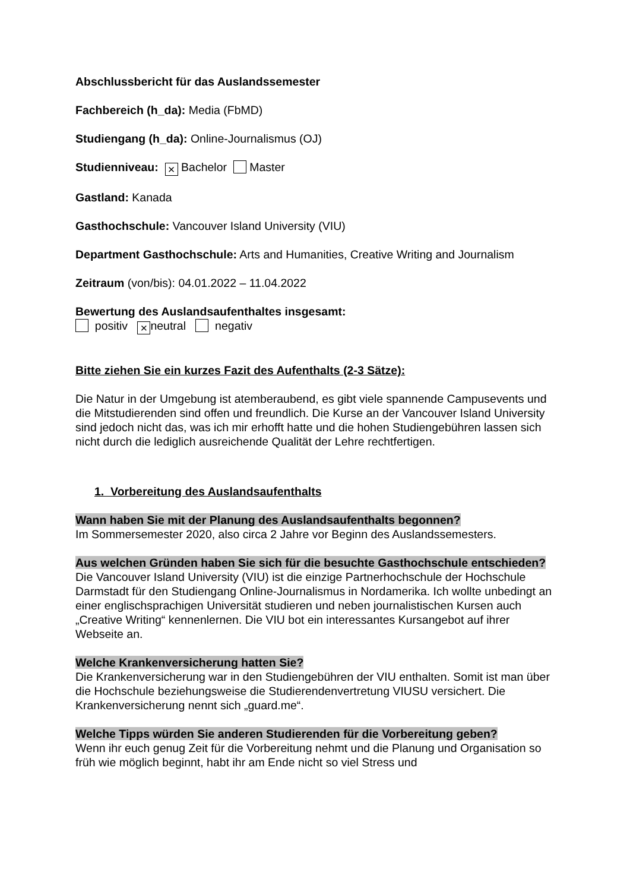Abschlussbericht für das Auslandssemester
Fachbereich (h_da): Media (FbMD)
Studiengang (h_da): Online-Journalismus (OJ)
Studienniveau: × Bachelor Master
Gastland: Kanada
Gasthochschule: Vancouver Island University (VIU)
Department Gasthochschule: Arts and Humanities, Creative Writing and Journalism
Zeitraum (von/bis): 04.01.2022 – 11.04.2022
Bewertung des Auslandsaufenthaltes insgesamt:
positiv × neutral negativ
Bitte ziehen Sie ein kurzes Fazit des Aufenthalts (2-3 Sätze):
Die Natur in der Umgebung ist atemberaubend, es gibt viele spannende Campusevents und die Mitstudierenden sind offen und freundlich. Die Kurse an der Vancouver Island University sind jedoch nicht das, was ich mir erhofft hatte und die hohen Studiengebühren lassen sich nicht durch die lediglich ausreichende Qualität der Lehre rechtfertigen.
1. Vorbereitung des Auslandsaufenthalts
Wann haben Sie mit der Planung des Auslandsaufenthalts begonnen?
Im Sommersemester 2020, also circa 2 Jahre vor Beginn des Auslandssemesters.
Aus welchen Gründen haben Sie sich für die besuchte Gasthochschule entschieden?
Die Vancouver Island University (VIU) ist die einzige Partnerhochschule der Hochschule Darmstadt für den Studiengang Online-Journalismus in Nordamerika. Ich wollte unbedingt an einer englischsprachigen Universität studieren und neben journalistischen Kursen auch „Creative Writing“ kennenlernen. Die VIU bot ein interessantes Kursangebot auf ihrer Webseite an.
Welche Krankenversicherung hatten Sie?
Die Krankenversicherung war in den Studiengebühren der VIU enthalten. Somit ist man über die Hochschule beziehungsweise die Studierendenvertretung VIUSU versichert. Die Krankenversicherung nennt sich „guard.me“.
Welche Tipps würden Sie anderen Studierenden für die Vorbereitung geben?
Wenn ihr euch genug Zeit für die Vorbereitung nehmt und die Planung und Organisation so früh wie möglich beginnt, habt ihr am Ende nicht so viel Stress und